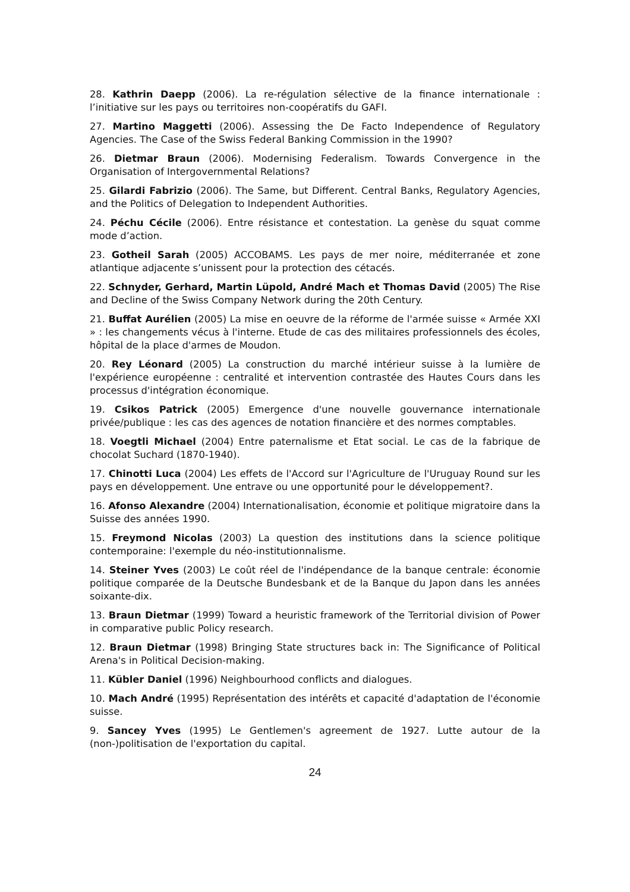28. Kathrin Daepp (2006). La re-régulation sélective de la finance internationale : l’initiative sur les pays ou territoires non-coopératifs du GAFI.
27. Martino Maggetti (2006). Assessing the De Facto Independence of Regulatory Agencies. The Case of the Swiss Federal Banking Commission in the 1990?
26. Dietmar Braun (2006). Modernising Federalism. Towards Convergence in the Organisation of Intergovernmental Relations?
25. Gilardi Fabrizio (2006). The Same, but Different. Central Banks, Regulatory Agencies, and the Politics of Delegation to Independent Authorities.
24. Péchu Cécile (2006). Entre résistance et contestation. La genèse du squat comme mode d’action.
23. Gotheil Sarah (2005) ACCOBAMS. Les pays de mer noire, méditerranée et zone atlantique adjacente s’unissent pour la protection des cétacés.
22. Schnyder, Gerhard, Martin Lüpold, André Mach et Thomas David (2005) The Rise and Decline of the Swiss Company Network during the 20th Century.
21. Buffat Aurélien (2005) La mise en oeuvre de la réforme de l'armée suisse « Armée XXI » : les changements vécus à l'interne. Etude de cas des militaires professionnels des écoles, hôpital de la place d'armes de Moudon.
20. Rey Léonard (2005) La construction du marché intérieur suisse à la lumière de l'expérience européenne : centralité et intervention contrastée des Hautes Cours dans les processus d'intégration économique.
19. Csikos Patrick (2005) Emergence d'une nouvelle gouvernance internationale privée/publique : les cas des agences de notation financière et des normes comptables.
18. Voegtli Michael (2004) Entre paternalisme et Etat social. Le cas de la fabrique de chocolat Suchard (1870-1940).
17. Chinotti Luca (2004) Les effets de l'Accord sur l'Agriculture de l'Uruguay Round sur les pays en développement. Une entrave ou une opportunité pour le développement?.
16. Afonso Alexandre (2004) Internationalisation, économie et politique migratoire dans la Suisse des années 1990.
15. Freymond Nicolas (2003) La question des institutions dans la science politique contemporaine: l'exemple du néo-institutionnalisme.
14. Steiner Yves (2003) Le coût réel de l'indépendance de la banque centrale: économie politique comparée de la Deutsche Bundesbank et de la Banque du Japon dans les années soixante-dix.
13. Braun Dietmar (1999) Toward a heuristic framework of the Territorial division of Power in comparative public Policy research.
12. Braun Dietmar (1998) Bringing State structures back in: The Significance of Political Arena's in Political Decision-making.
11. Kübler Daniel (1996) Neighbourhood conflicts and dialogues.
10. Mach André (1995) Représentation des intérêts et capacité d'adaptation de l'économie suisse.
9. Sancey Yves (1995) Le Gentlemen's agreement de 1927. Lutte autour de la (non-)politisation de l'exportation du capital.
24